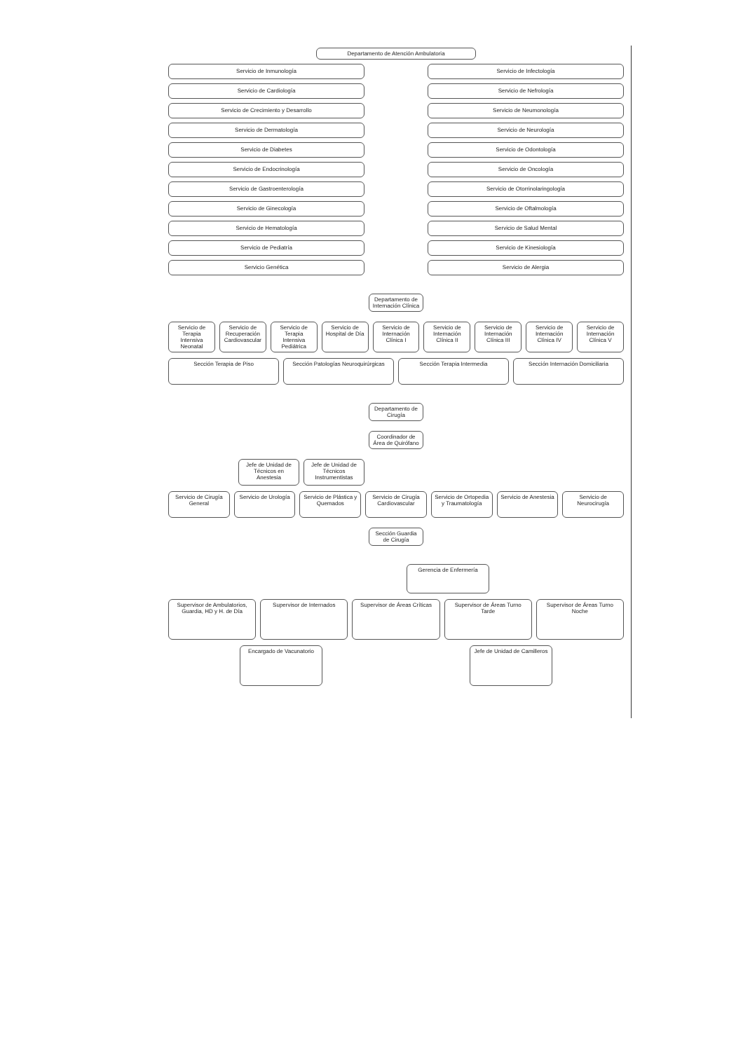Departamento de Atención Ambulatoria
Servicio de Inmunología
Servicio de Infectología
Servicio de Cardiología
Servicio de Nefrología
Servicio de Crecimiento y Desarrollo
Servicio de Neumonología
Servicio de Dermatología
Servicio de Neurología
Servicio de Diabetes
Servicio de Odontología
Servicio de Endocrinología
Servicio de Oncología
Servicio de Gastroenterología
Servicio de Otorrinolaringología
Servicio de Ginecología
Servicio de Oftalmología
Servicio de Hematología
Servicio de Salud Mental
Servicio de Pediatría
Servicio de Kinesiología
Servicio Genética
Servicio de Alergia
Departamento de Internación Clínica
Servicio de Terapia Intensiva Neonatal
Servicio de Recuperación Cardiovascular
Servicio de Terapia Intensiva Pediátrica
Servicio de Hospital de Día Servicio de Internación Clínica I
Servicio de Internación Clínica II
Servicio de Internación Clínica III
Servicio de Internación Clínica IV
Servicio de Internación Clínica V
Sección Terapia de Piso Sección Patologías Neuroquirúrgicas
Sección Terapia Intermedia Sección Internación Domiciliaria
Departamento de Cirugía
Coordinador de Área de Quirófano
Jefe de Unidad de Técnicos en Anestesia
Jefe de Unidad de Técnicos Instrumentistas
Servicio de Cirugía General Servicio de Urología Servicio de Plástica y Quemados
Servicio de Cirugía Cardiovascular
Servicio de Ortopedia y Traumatología
Servicio de Anestesia Servicio de Neurocirugía
Sección Guardia de Cirugía
Gerencia de Enfermería
Supervisor de Ambulatorios, Guardia, HD y H. de Día
Supervisor de Internados Supervisor de Áreas Críticas Supervisor de Áreas Turno Tarde
Supervisor de Áreas Turno Noche
Encargado de Vacunatorio Jefe de Unidad de Camilleros